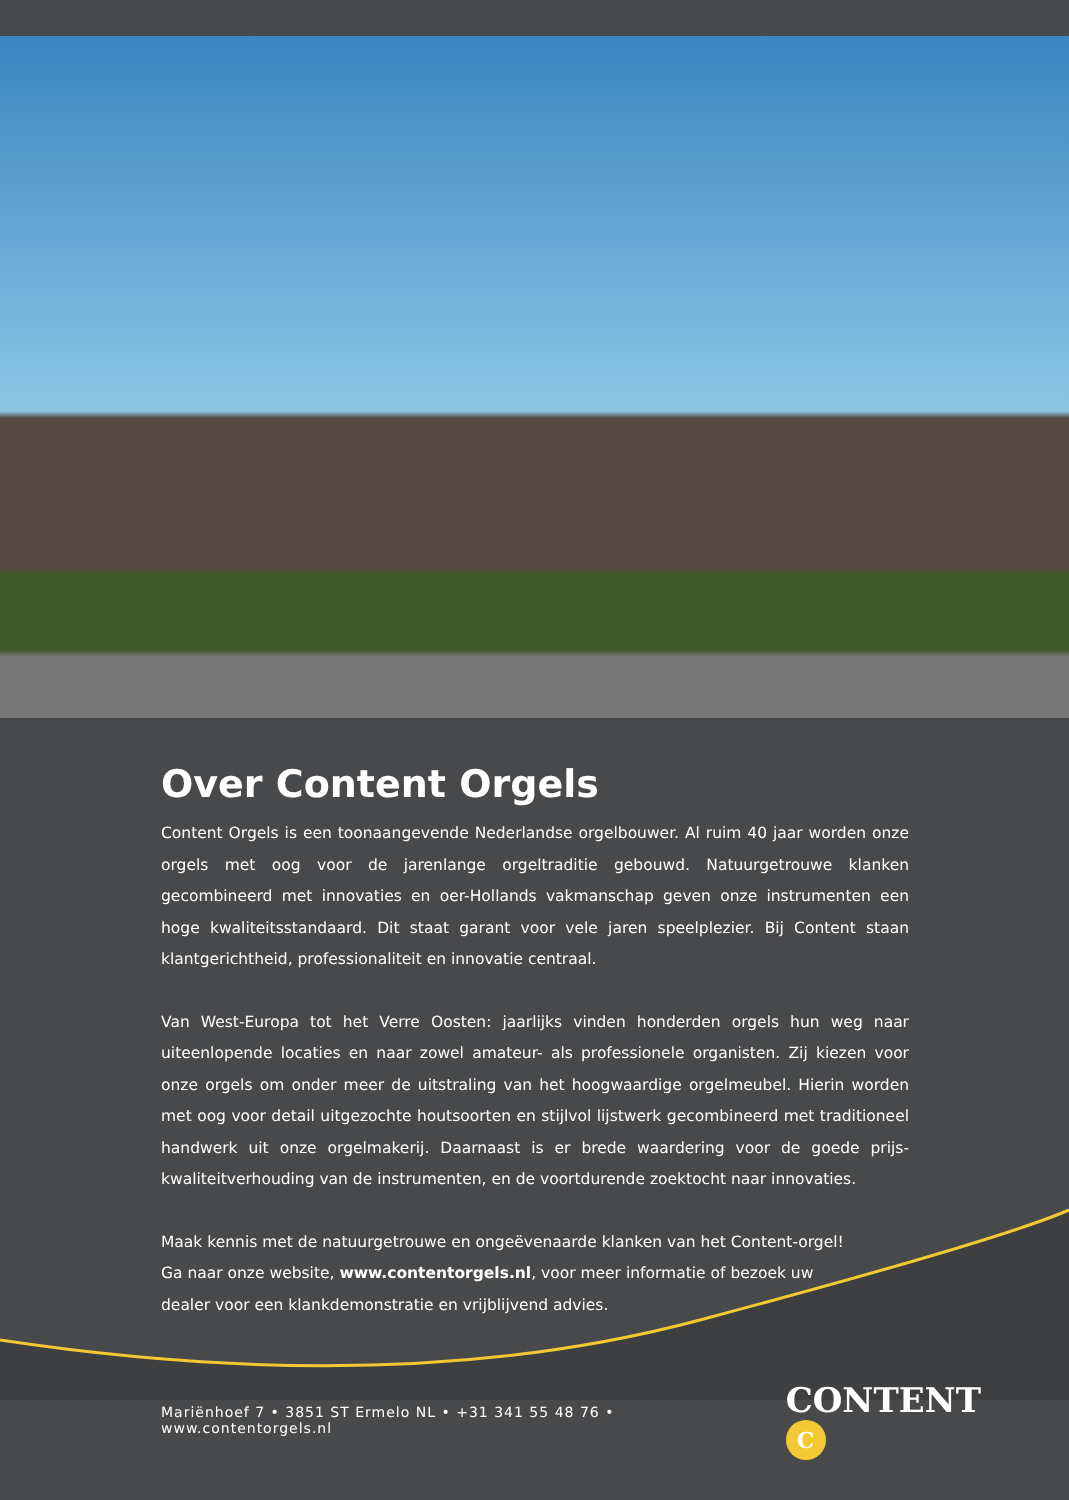Over Content Orgels
Content Orgels is een toonaangevende Nederlandse orgelbouwer. Al ruim 40 jaar worden onze orgels met oog voor de jarenlange orgeltraditie gebouwd. Natuurgetrouwe klanken gecombineerd met innovaties en oer-Hollands vakmanschap geven onze instrumenten een hoge kwaliteitsstandaard. Dit staat garant voor vele jaren speelplezier. Bij Content staan klantgerichtheid, professionaliteit en innovatie centraal.
Van West-Europa tot het Verre Oosten: jaarlijks vinden honderden orgels hun weg naar uiteenlopende locaties en naar zowel amateur- als professionele organisten. Zij kiezen voor onze orgels om onder meer de uitstraling van het hoogwaardige orgelmeubel. Hierin worden met oog voor detail uitgezochte houtsoorten en stijlvol lijstwerk gecombineerd met traditioneel handwerk uit onze orgelmakerij. Daarnaast is er brede waardering voor de goede prijs-kwaliteitverhouding van de instrumenten, en de voortdurende zoektocht naar innovaties.
Maak kennis met de natuurgetrouwe en ongeëvenaarde klanken van het Content-orgel! Ga naar onze website, www.contentorgels.nl, voor meer informatie of bezoek uw dealer voor een klankdemonstratie en vrijblijvend advies.
Mariënhoef 7 • 3851 ST Ermelo NL • +31 341 55 48 76 • www.contentorgels.nl
CONTENT C